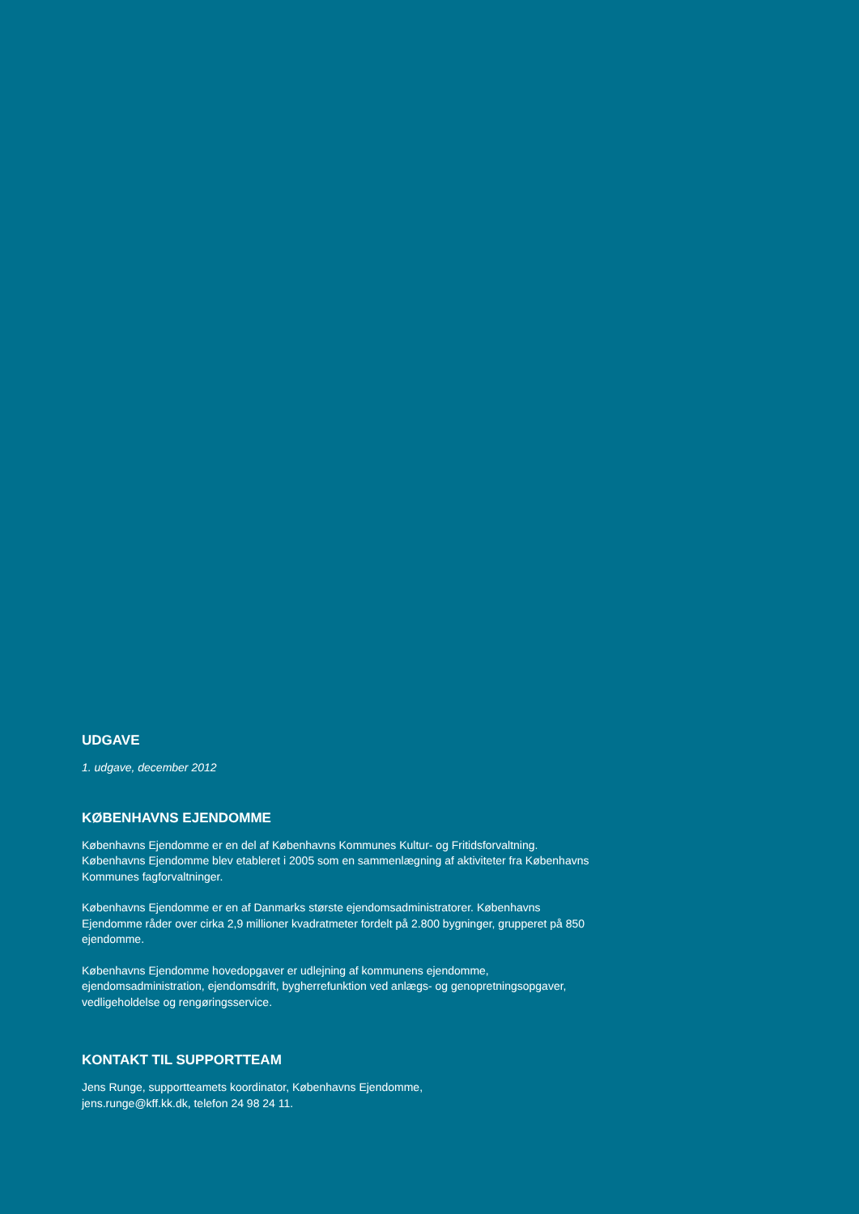UDGAVE
1. udgave, december 2012
KØBENHAVNS EJENDOMME
Københavns Ejendomme er en del af Københavns Kommunes Kultur- og Fritidsforvaltning. Københavns Ejendomme blev etableret i 2005 som en sammenlægning af aktiviteter fra Københavns Kommunes fagforvaltninger.
Københavns Ejendomme er en af Danmarks største ejendomsadministratorer. Københavns Ejendomme råder over cirka 2,9 millioner kvadratmeter fordelt på 2.800 bygninger, grupperet på 850 ejendomme.
Københavns Ejendomme hovedopgaver er udlejning af kommunens ejendomme, ejendomsadministration, ejendomsdrift, bygherrefunktion ved anlægs- og genopretningsopgaver, vedligeholdelse og rengøringsservice.
KONTAKT TIL SUPPORTTEAM
Jens Runge, supportteamets koordinator, Københavns Ejendomme,
jens.runge@kff.kk.dk, telefon 24 98 24 11.